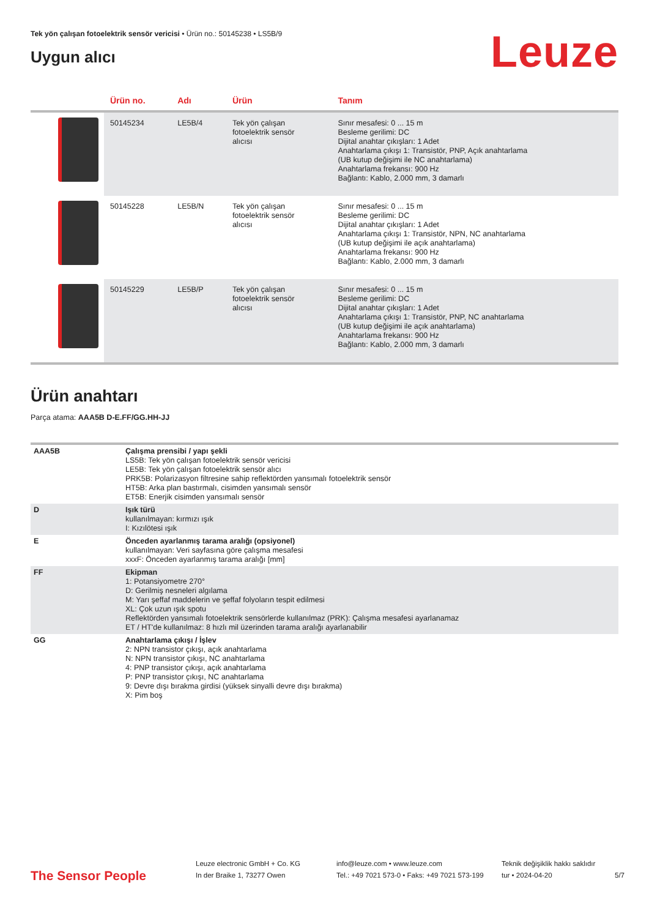Tek yön çalışan fotoelektrik sensör vericisi • Ürün no.: 50145238 • LS5B/9
Uygun alıcı
Leuze
| | Ürün no. | Adı | Ürün | Tanım |
| --- | --- | --- | --- | --- |
| | 50145234 | LE5B/4 | Tek yön çalışan fotoelektrik sensör alıcısı | Sınır mesafesi: 0 ... 15 m Besleme gerilimi: DC Dijital anahtar çıkışları: 1 Adet Anahtarlama çıkışı 1: Transistör, PNP, Açık anahtarlama (UB kutup değişimi ile NC anahtarlama) Anahtarlama frekansı: 900 Hz Bağlantı: Kablo, 2.000 mm, 3 damarlı |
| | 50145228 | LE5B/N | Tek yön çalışan fotoelektrik sensör alıcısı | Sınır mesafesi: 0 ... 15 m Besleme gerilimi: DC Dijital anahtar çıkışları: 1 Adet Anahtarlama çıkışı 1: Transistör, NPN, NC anahtarlama (UB kutup değişimi ile açık anahtarlama) Anahtarlama frekansı: 900 Hz Bağlantı: Kablo, 2.000 mm, 3 damarlı |
| | 50145229 | LE5B/P | Tek yön çalışan fotoelektrik sensör alıcısı | Sınır mesafesi: 0 ... 15 m Besleme gerilimi: DC Dijital anahtar çıkışları: 1 Adet Anahtarlama çıkışı 1: Transistör, PNP, NC anahtarlama (UB kutup değişimi ile açık anahtarlama) Anahtarlama frekansı: 900 Hz Bağlantı: Kablo, 2.000 mm, 3 damarlı |
Ürün anahtarı
Parça atama: AAA5B D-E.FF/GG.HH-JJ
| AAA5B | Çalışma prensibi / yapı şekli LS5B: Tek yön çalışan fotoelektrik sensör vericisi LE5B: Tek yön çalışan fotoelektrik sensör alıcı PRK5B: Polarizasyon filtresine sahip reflektörden yansımalı fotoelektrik sensör HT5B: Arka plan bastırmalı, cisimden yansımalı sensör ET5B: Enerjik cisimden yansımalı sensör |
| D | Işık türü kullanılmayan: kırmızı ışık I: Kızılötesi ışık |
| E | Önceden ayarlanmış tarama aralığı (opsiyonel) kullanılmayan: Veri sayfasına göre çalışma mesafesi xxxF: Önceden ayarlanmış tarama aralığı [mm] |
| FF | Ekipman 1: Potansiyometre 270° D: Gerilmiş nesneleri algılama M: Yarı şeffaf maddelerin ve şeffaf folyoların tespit edilmesi XL: Çok uzun ışık spotu Reflektörden yansımalı fotoelektrik sensörlerde kullanılmaz (PRK): Çalışma mesafesi ayarlanamaz ET / HT'de kullanılmaz: 8 hızlı mil üzerinden tarama aralığı ayarlanabilir |
| GG | Anahtarlama çıkışı / İşlev 2: NPN transistor çıkışı, açık anahtarlama N: NPN transistor çıkışı, NC anahtarlama 4: PNP transistor çıkışı, açık anahtarlama P: PNP transistor çıkışı, NC anahtarlama 9: Devre dışı bırakma girdisi (yüksek sinyalli devre dışı bırakma) X: Pim boş |
The Sensor People
Leuze electronic GmbH + Co. KG
In der Braike 1, 73277 Owen
info@leuze.com • www.leuze.com
Tel.: +49 7021 573-0 • Faks: +49 7021 573-199
Teknik değişiklik hakkı saklıdır
tur • 2024-04-20
5/7